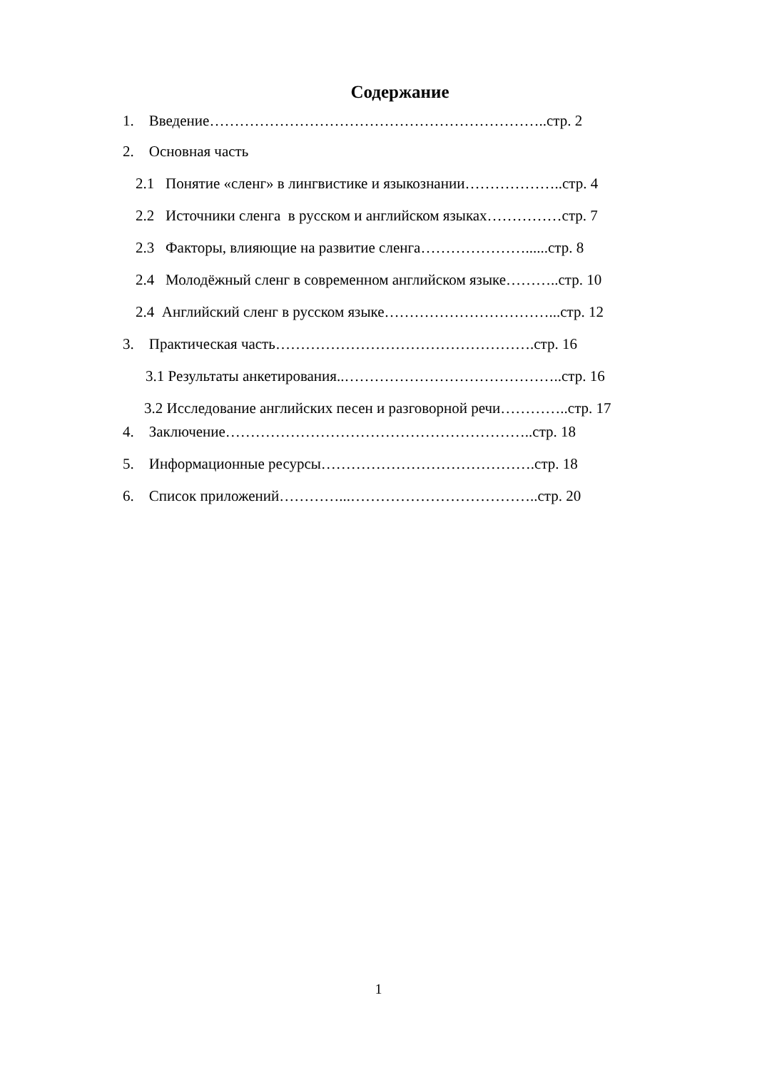Содержание
1. Введение…………………………………………………………..стр. 2
2. Основная часть
2.1 Понятие «сленг» в лингвистике и языкознании………………..стр. 4
2.2 Источники сленга в русском и английском языках……………стр. 7
2.3 Факторы, влияющие на развитие сленга…………………......стр. 8
2.4 Молодёжный сленг в современном английском языке………..стр. 10
2.4 Английский сленг в русском языке……………………………...стр. 12
3. Практическая часть…………………………………………….стр. 16
3.1 Результаты анкетирования..……………………………………..стр. 16
3.2 Исследование английских песен и разговорной речи…………..стр. 17
4. Заключение……………………………………………………..стр. 18
5. Информационные ресурсы…………………………………….стр. 18
6. Список приложений…………...………………………………..стр. 20
1